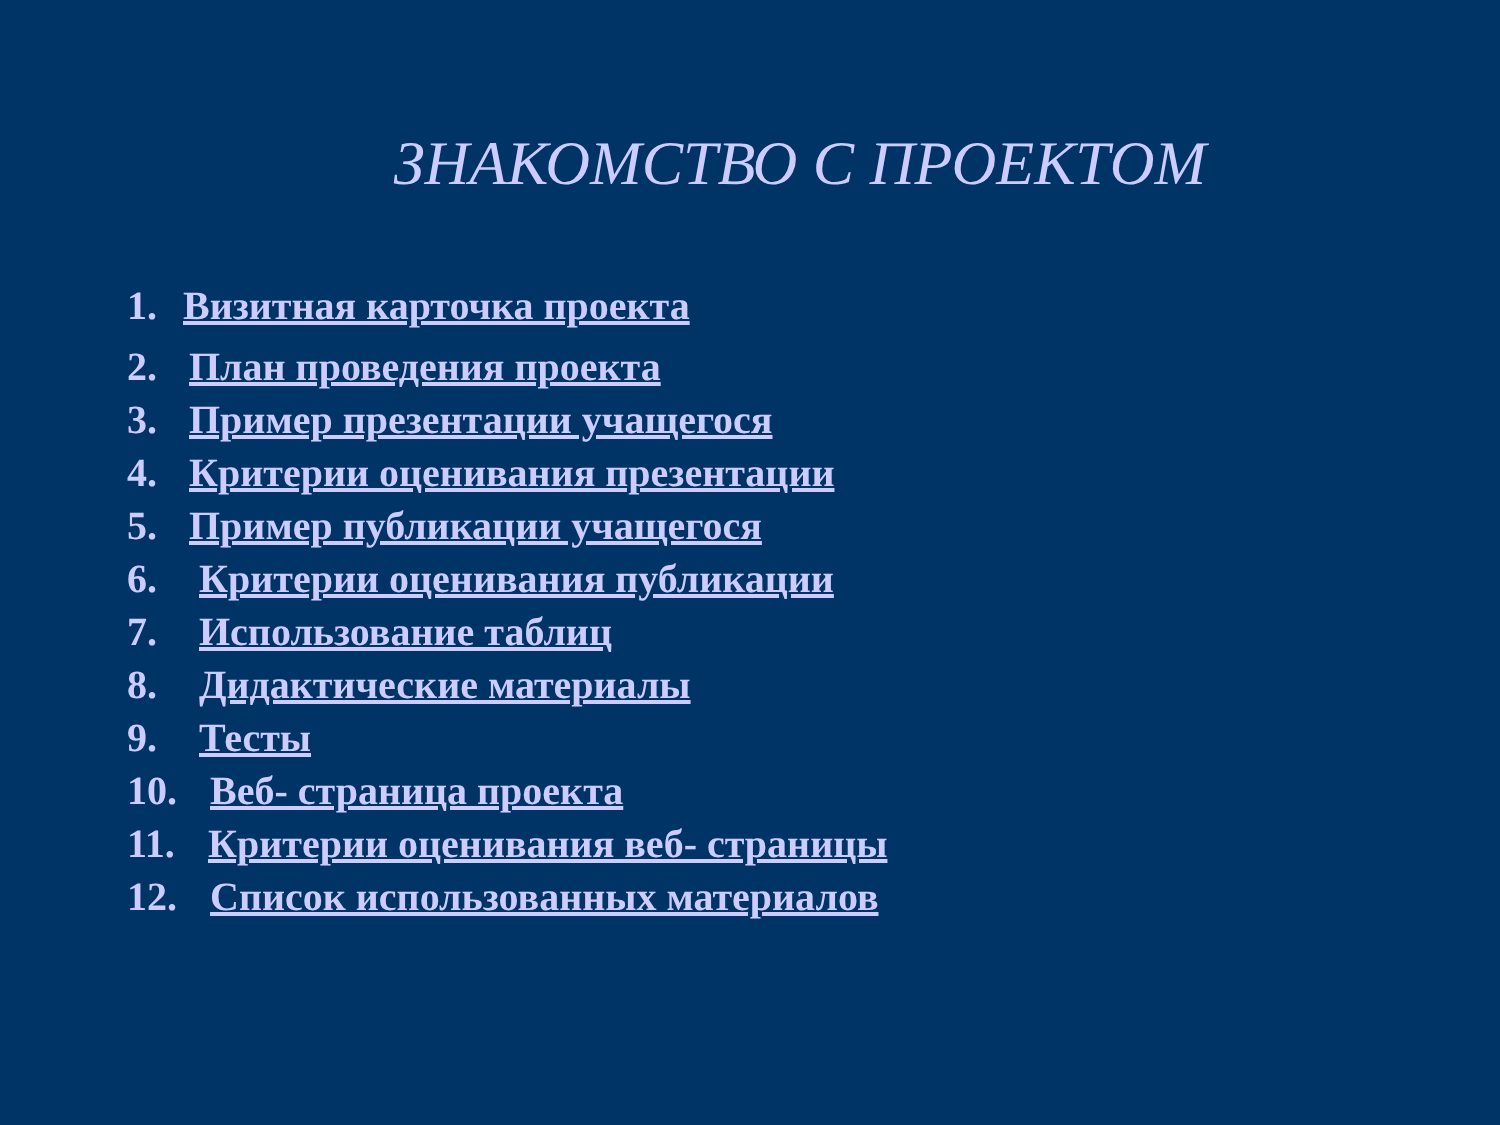ЗНАКОМСТВО С ПРОЕКТОМ
1. Визитная карточка проекта
2. План проведения проекта
3. Пример презентации учащегося
4. Критерии оценивания презентации
5. Пример публикации учащегося
6. Критерии оценивания публикации
7. Использование таблиц
8. Дидактические материалы
9. Тесты
10. Веб- страница проекта
11. Критерии оценивания веб- страницы
12. Список использованных материалов